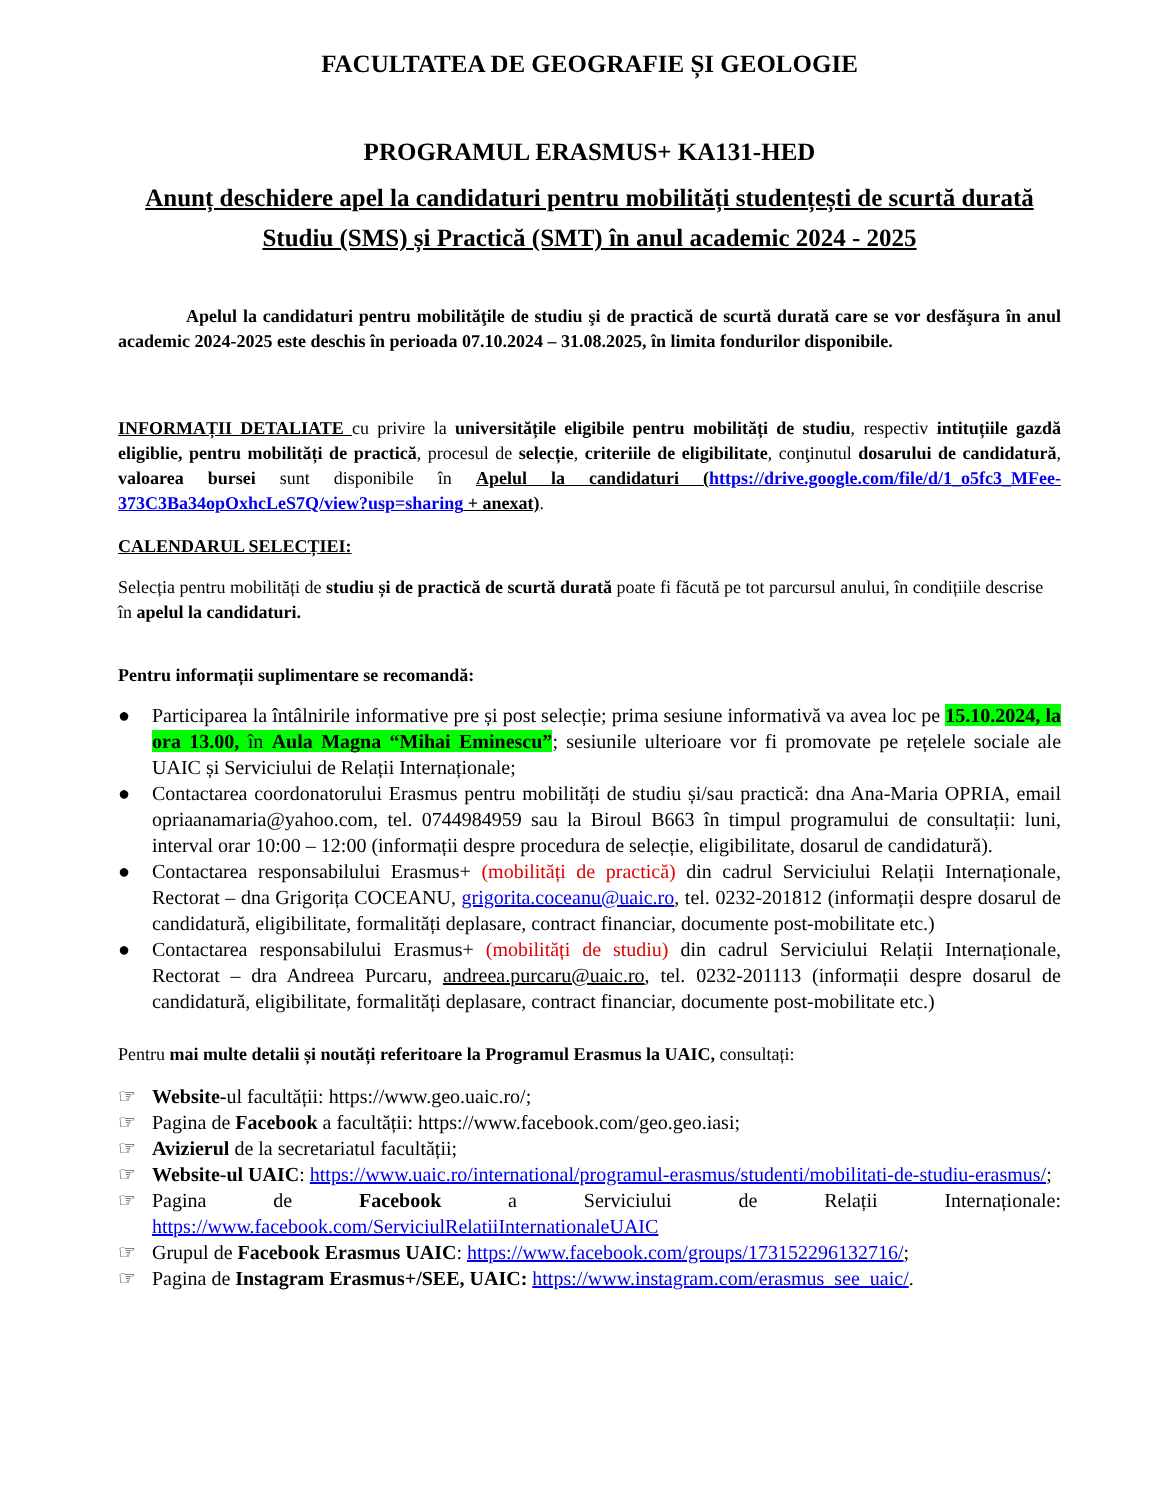FACULTATEA DE GEOGRAFIE ȘI GEOLOGIE
PROGRAMUL ERASMUS+ KA131-HED
Anunț deschidere apel la candidaturi pentru mobilități studențești de scurtă durată
Studiu (SMS) și Practică (SMT) în anul academic 2024 - 2025
Apelul la candidaturi pentru mobilităţile de studiu şi de practică de scurtă durată care se vor desfăşura în anul academic 2024-2025 este deschis în perioada 07.10.2024 – 31.08.2025, în limita fondurilor disponibile.
INFORMAȚII DETALIATE cu privire la universitățile eligibile pentru mobilități de studiu, respectiv intituțiile gazdă eligiblie, pentru mobilități de practică, procesul de selecție, criteriile de eligibilitate, conţinutul dosarului de candidatură, valoarea bursei sunt disponibile în Apelul la candidaturi (https://drive.google.com/file/d/1_o5fc3_MFee-373C3Ba34opOxhcLeS7Q/view?usp=sharing + anexat).
CALENDARUL SELECȚIEI:
Selecția pentru mobilități de studiu și de practică de scurtă durată poate fi făcută pe tot parcursul anului, în condițiile descrise în apelul la candidaturi.
Pentru informații suplimentare se recomandă:
● Participarea la întâlnirile informative pre și post selecție; prima sesiune informativă va avea loc pe 15.10.2024, la ora 13.00, în Aula Magna “Mihai Eminescu”; sesiunile ulterioare vor fi promovate pe rețelele sociale ale UAIC și Serviciului de Relații Internaționale;
● Contactarea coordonatorului Erasmus pentru mobilități de studiu și/sau practică: dna Ana-Maria OPRIA, email opriaanamaria@yahoo.com, tel. 0744984959 sau la Biroul B663 în timpul programului de consultații: luni, interval orar 10:00 – 12:00 (informații despre procedura de selecție, eligibilitate, dosarul de candidatură).
● Contactarea responsabilului Erasmus+ (mobilități de practică) din cadrul Serviciului Relații Internaționale, Rectorat – dna Grigorița COCEANU, grigorita.coceanu@uaic.ro, tel. 0232-201812 (informații despre dosarul de candidatură, eligibilitate, formalități deplasare, contract financiar, documente post-mobilitate etc.)
● Contactarea responsabilului Erasmus+ (mobilități de studiu) din cadrul Serviciului Relații Internaționale, Rectorat – dra Andreea Purcaru, andreea.purcaru@uaic.ro, tel. 0232-201113 (informații despre dosarul de candidatură, eligibilitate, formalități deplasare, contract financiar, documente post-mobilitate etc.)
Pentru mai multe detalii și noutăți referitoare la Programul Erasmus la UAIC, consultați:
☞ Website-ul facultății: https://www.geo.uaic.ro/;
☞ Pagina de Facebook a facultății: https://www.facebook.com/geo.geo.iasi;
☞ Avizierul de la secretariatul facultății;
☞ Website-ul UAIC: https://www.uaic.ro/international/programul-erasmus/studenti/mobilitati-de-studiu-erasmus/;
☞ Pagina de Facebook a Serviciului de Relații Internaționale: https://www.facebook.com/ServiciulRelatiiInternationaleUAIC
☞ Grupul de Facebook Erasmus UAIC: https://www.facebook.com/groups/173152296132716/;
☞ Pagina de Instagram Erasmus+/SEE, UAIC: https://www.instagram.com/erasmus_see_uaic/.